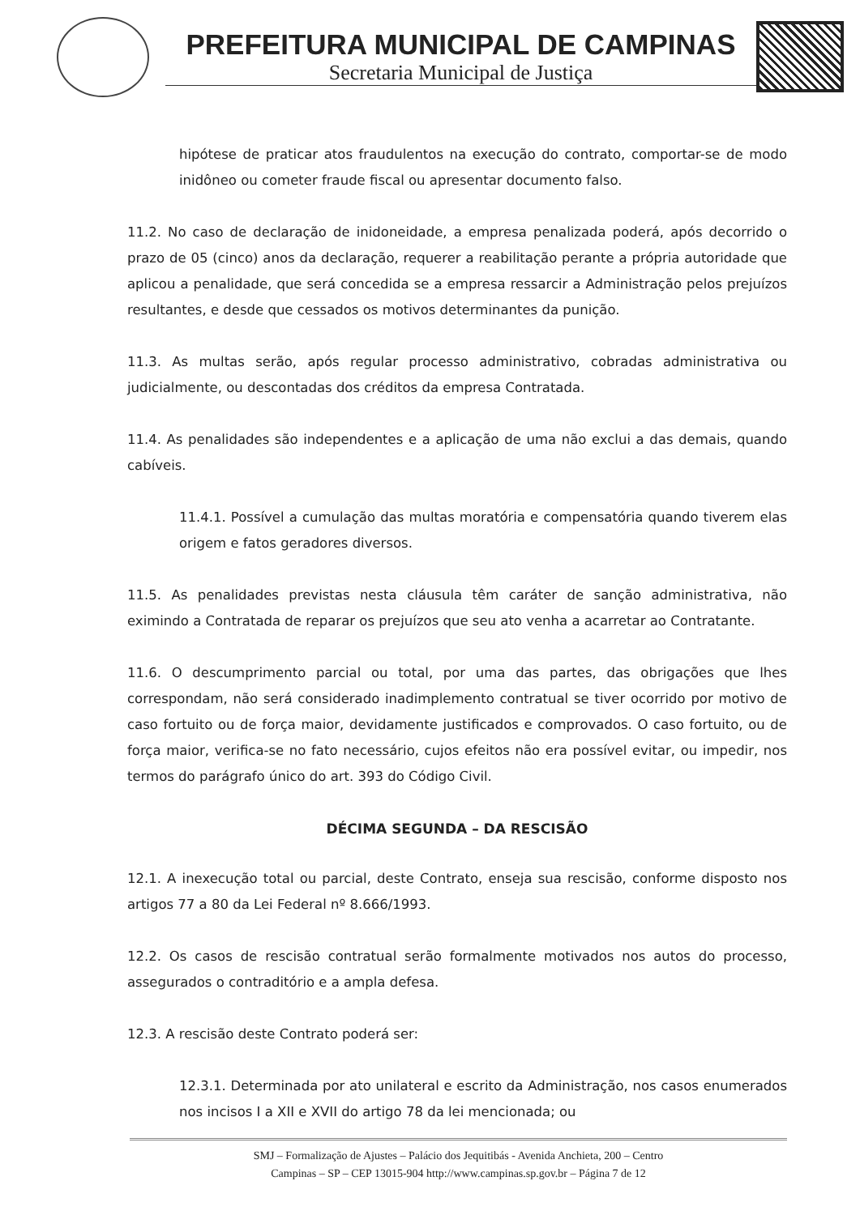PREFEITURA MUNICIPAL DE CAMPINAS
Secretaria Municipal de Justiça
hipótese de praticar atos fraudulentos na execução do contrato, comportar-se de modo inidôneo ou cometer fraude fiscal ou apresentar documento falso.
11.2. No caso de declaração de inidoneidade, a empresa penalizada poderá, após decorrido o prazo de 05 (cinco) anos da declaração, requerer a reabilitação perante a própria autoridade que aplicou a penalidade, que será concedida se a empresa ressarcir a Administração pelos prejuízos resultantes, e desde que cessados os motivos determinantes da punição.
11.3. As multas serão, após regular processo administrativo, cobradas administrativa ou judicialmente, ou descontadas dos créditos da empresa Contratada.
11.4. As penalidades são independentes e a aplicação de uma não exclui a das demais, quando cabíveis.
11.4.1. Possível a cumulação das multas moratória e compensatória quando tiverem elas origem e fatos geradores diversos.
11.5. As penalidades previstas nesta cláusula têm caráter de sanção administrativa, não eximindo a Contratada de reparar os prejuízos que seu ato venha a acarretar ao Contratante.
11.6. O descumprimento parcial ou total, por uma das partes, das obrigações que lhes correspondam, não será considerado inadimplemento contratual se tiver ocorrido por motivo de caso fortuito ou de força maior, devidamente justificados e comprovados. O caso fortuito, ou de força maior, verifica-se no fato necessário, cujos efeitos não era possível evitar, ou impedir, nos termos do parágrafo único do art. 393 do Código Civil.
DÉCIMA SEGUNDA – DA RESCISÃO
12.1. A inexecução total ou parcial, deste Contrato, enseja sua rescisão, conforme disposto nos artigos 77 a 80 da Lei Federal nº 8.666/1993.
12.2. Os casos de rescisão contratual serão formalmente motivados nos autos do processo, assegurados o contraditório e a ampla defesa.
12.3. A rescisão deste Contrato poderá ser:
12.3.1. Determinada por ato unilateral e escrito da Administração, nos casos enumerados nos incisos I a XII e XVII do artigo 78 da lei mencionada; ou
SMJ – Formalização de Ajustes – Palácio dos Jequitibás - Avenida Anchieta, 200 – Centro
Campinas – SP – CEP 13015-904 http://www.campinas.sp.gov.br – Página 7 de 12